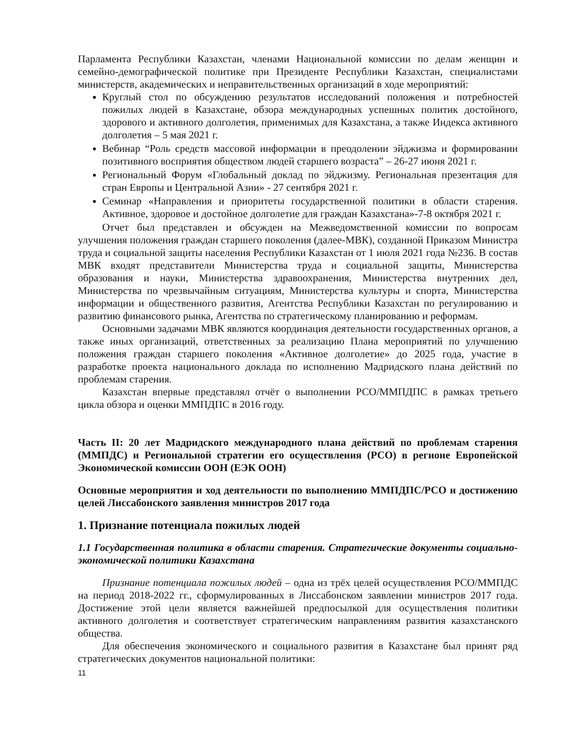Парламента Республики Казахстан, членами Национальной комиссии по делам женщин и семейно-демографической политике при Президенте Республики Казахстан, специалистами министерств, академических и неправительственных организаций в ходе мероприятий:
Круглый стол по обсуждению результатов исследований положения и потребностей пожилых людей в Казахстане, обзора международных успешных политик достойного, здорового и активного долголетия, применимых для Казахстана, а также Индекса активного долголетия – 5 мая 2021 г.
Вебинар “Роль средств массовой информации в преодолении эйджизма и формировании позитивного восприятия обществом людей старшего возраста” – 26-27 июня 2021 г.
Региональный Форум «Глобальный доклад по эйджизму. Региональная презентация для стран Европы и Центральной Азии» - 27 сентября 2021 г.
Семинар «Направления и приоритеты государственной политики в области старения. Активное, здоровое и достойное долголетие для граждан Казахстана»-7-8 октября 2021 г.
Отчет был представлен и обсужден на Межведомственной комиссии по вопросам улучшения положения граждан старшего поколения (далее-МВК), созданной Приказом Министра труда и социальной защиты населения Республики Казахстан от 1 июля 2021 года №236. В состав МВК входят представители Министерства труда и социальной защиты, Министерства образования и науки, Министерства здравоохранения, Министерства внутренних дел, Министерства по чрезвычайным ситуациям, Министерства культуры и спорта, Министерства информации и общественного развития, Агентства Республики Казахстан по регулированию и развитию финансового рынка, Агентства по стратегическому планированию и реформам.
Основными задачами МВК являются координация деятельности государственных органов, а также иных организаций, ответственных за реализацию Плана мероприятий по улучшению положения граждан старшего поколения «Активное долголетие» до 2025 года, участие в разработке проекта национального доклада по исполнению Мадридского плана действий по проблемам старения.
Казахстан впервые представлял отчёт о выполнении РСО/ММПДПС в рамках третьего цикла обзора и оценки ММПДПС в 2016 году.
Часть II: 20 лет Мадридского международного плана действий по проблемам старения (ММПДС) и Региональной стратегии его осуществления (РСО) в регионе Европейской Экономической комиссии ООН (ЕЭК ООН)
Основные мероприятия и ход деятельности по выполнению ММПДПС/РСО и достижению целей Лиссабонского заявления министров 2017 года
1. Признание потенциала пожилых людей
1.1 Государственная политика в области старения. Стратегические документы социально-экономической политики Казахстана
Признание потенциала пожилых людей – одна из трёх целей осуществления РСО/ММПДС на период 2018-2022 гг., сформулированных в Лиссабонском заявлении министров 2017 года. Достижение этой цели является важнейшей предпосылкой для осуществления политики активного долголетия и соответствует стратегическим направлениям развития казахстанского общества.
Для обеспечения экономического и социального развития в Казахстане был принят ряд стратегических документов национальной политики:
11